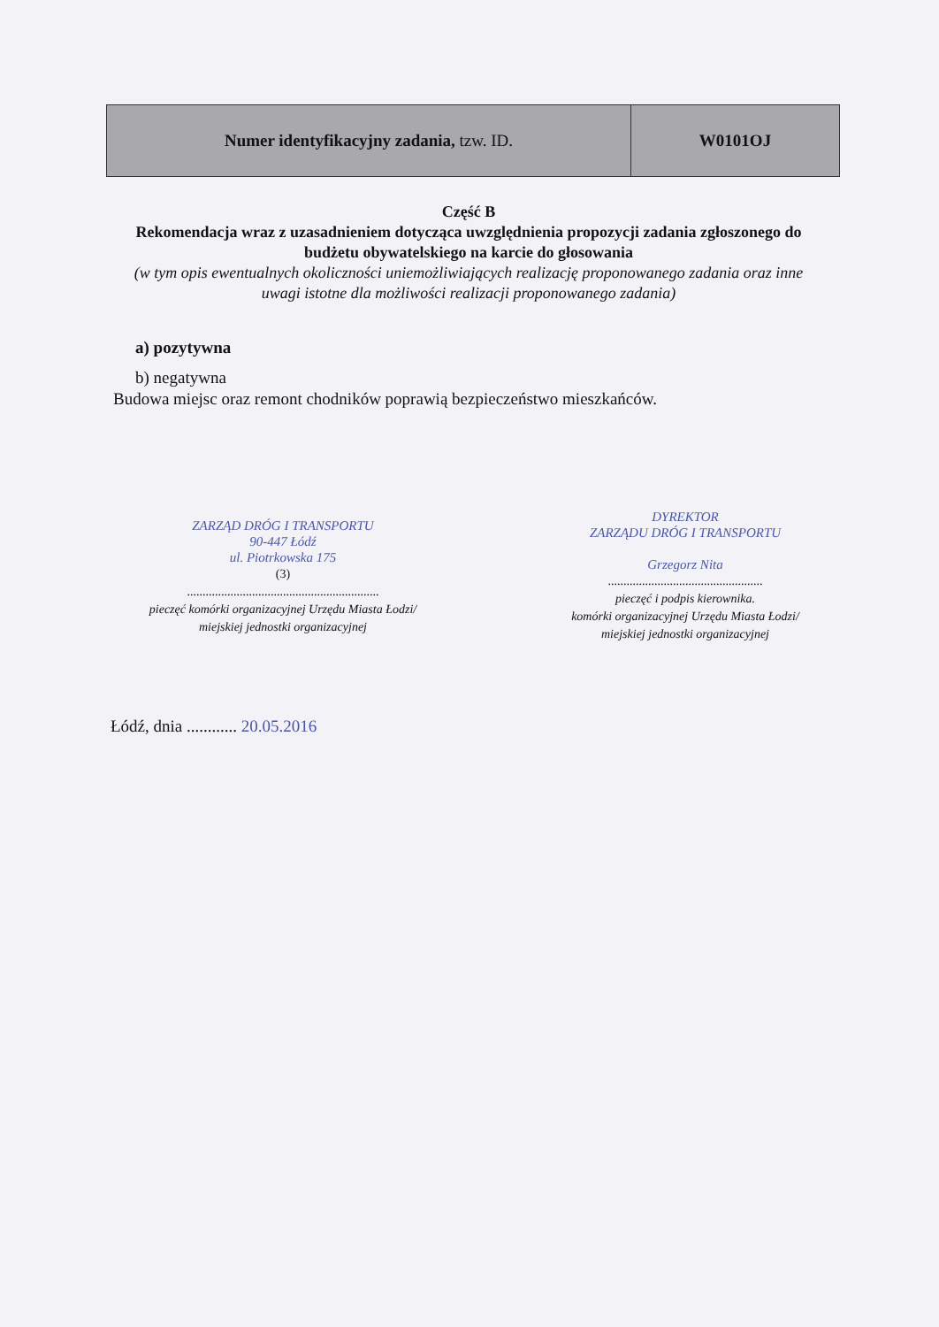| Numer identyfikacyjny zadania, tzw. ID. | W0101OJ |
Część B
Rekomendacja wraz z uzasadnieniem dotycząca uwzględnienia propozycji zadania zgłoszonego do budżetu obywatelskiego na karcie do głosowania
(w tym opis ewentualnych okoliczności uniemożliwiających realizację proponowanego zadania oraz inne uwagi istotne dla możliwości realizacji proponowanego zadania)
a) pozytywna
b) negatywna
Budowa miejsc oraz remont chodników poprawią bezpieczeństwo mieszkańców.
ZARZĄD DRÓG I TRANSPORTU
90-447 Łódź
ul. Piotrkowska 175
(3)
..............................................................
pieczęć komórki organizacyjnej Urzędu Miasta Łodzi/
miejskiej jednostki organizacyjnej
DYREKTOR
ZARZĄDU DRÓG I TRANSPORTU
Grzegorz Nita
..................................................
pieczęć i podpis kierownika.
komórki organizacyjnej Urzędu Miasta Łodzi/
miejskiej jednostki organizacyjnej
Łódź, dnia ............ 20.05.2016